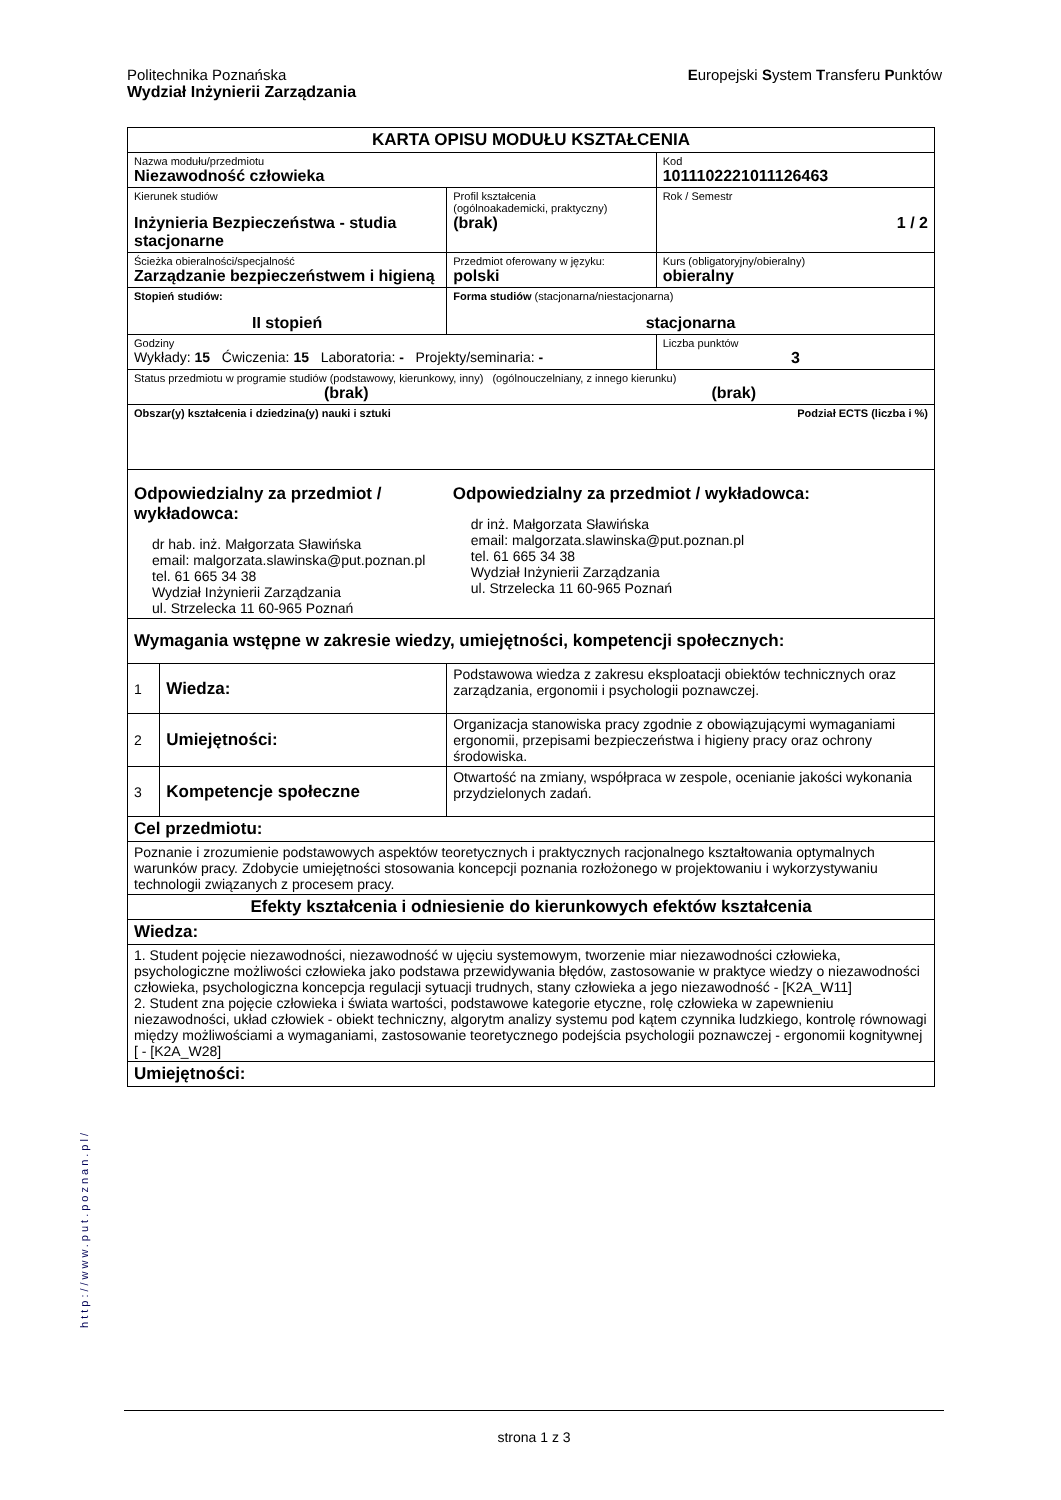Europejski System Transferu Punktów Politechnika Poznańska
Wydział Inżynierii Zarządzania
| KARTA OPISU MODUŁU KSZTAŁCENIA | | | | |
| Nazwa modułu/przedmiotu Niezawodność człowieka | | | | Kod 1011102221011126463 |
| Kierunek studiów Inżynieria Bezpieczeństwa - studia stacjonarne | | | Profil kształcenia (ogólnoakademicki, praktyczny) (brak) | Rok / Semestr 1 / 2 |
| Ścieżka obieralności/specjalność Zarządzanie bezpieczeństwem i higieną | | | Przedmiot oferowany w języku: polski | Kurs (obligatoryjny/obieralny) obieralny |
| Stopień studiów: II stopień | | Forma studiów (stacjonarna/niestacjonarna) stacjonarna | | |
| Godziny Wykłady: 15 Ćwiczenia: 15 Laboratoria: - Projekty/seminaria: - | | | | Liczba punktów 3 |
| Status przedmiotu w programie studiów (podstawowy, kierunkowy, inny) (ogólnouczelniany, z innego kierunku) (brak) (brak) | | | | |
| Obszar(y) kształcenia i dziedzina(y) nauki i sztuki Podział ECTS (liczba i %) | | | | |
| Odpowiedzialny za przedmiot / wykładowca: dr hab. inż. Małgorzata Sławińska email: malgorzata.slawinska@put.poznan.pl tel. 61 665 34 38 Wydział Inżynierii Zarządzania ul. Strzelecka 11 60-965 Poznań | | | Odpowiedzialny za przedmiot / wykładowca: dr inż. Małgorzata Sławińska email: malgorzata.slawinska@put.poznan.pl tel. 61 665 34 38 Wydział Inżynierii Zarządzania ul. Strzelecka 11 60-965 Poznań | |
| Wymagania wstępne w zakresie wiedzy, umiejętności, kompetencji społecznych: | | | | |
| 1 | Wiedza: | Podstawowa wiedza z zakresu eksploatacji obiektów technicznych oraz zarządzania, ergonomii i psychologii poznawczej. | | |
| 2 | Umiejętności: | Organizacja stanowiska pracy zgodnie z obowiązującymi wymaganiami ergonomii, przepisami bezpieczeństwa i higieny pracy oraz ochrony środowiska. | | |
| 3 | Kompetencje społeczne | Otwartość na zmiany, współpraca w zespole, ocenianie jakości wykonania przydzielonych zadań. | | |
| Cel przedmiotu: | | | | |
| Poznanie i zrozumienie podstawowych aspektów teoretycznych i praktycznych racjonalnego kształtowania optymalnych warunków pracy. Zdobycie umiejętności stosowania koncepcji poznania rozłożonego w projektowaniu i wykorzystywaniu technologii związanych z procesem pracy. | | | | |
| Efekty kształcenia i odniesienie do kierunkowych efektów kształcenia | | | | |
| Wiedza: | | | | |
| 1. Student pojęcie niezawodności, niezawodność w ujęciu systemowym, tworzenie miar niezawodności człowieka, psychologiczne możliwości człowieka jako podstawa przewidywania błędów, zastosowanie w praktyce wiedzy o niezawodności człowieka, psychologiczna koncepcja regulacji sytuacji trudnych, stany człowieka a jego niezawodność - [K2A_W11] 2. Student zna pojęcie człowieka i świata wartości, podstawowe kategorie etyczne, rolę człowieka w zapewnieniu niezawodności, układ człowiek - obiekt techniczny, algorytm analizy systemu pod kątem czynnika ludzkiego, kontrolę równowagi między możliwościami a wymaganiami, zastosowanie teoretycznego podejścia psychologii poznawczej - ergonomii kognitywnej [ - [K2A_W28] | | | | |
| Umiejętności: | | | | |
http://www.put.poznan.pl/
strona 1 z 3